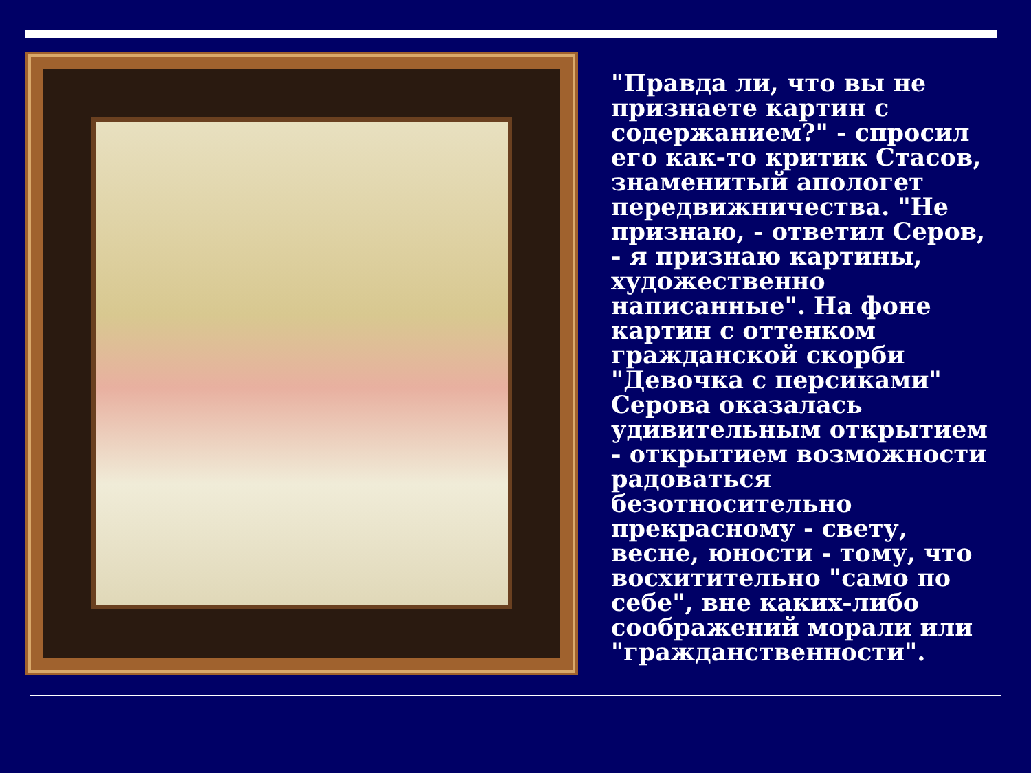"Правда ли, что вы не признаете картин с содержанием?" - спросил его как-то критик Стасов, знаменитый апологет передвижничества. "Не признаю, - ответил Серов, - я признаю картины, художественно написанные". На фоне картин с оттенком гражданской скорби "Девочка с персиками" Серова оказалась удивительным открытием - открытием возможности радоваться безотносительно прекрасному - свету, весне, юности - тому, что восхитительно "само по себе", вне каких-либо соображений морали или "гражданственности".